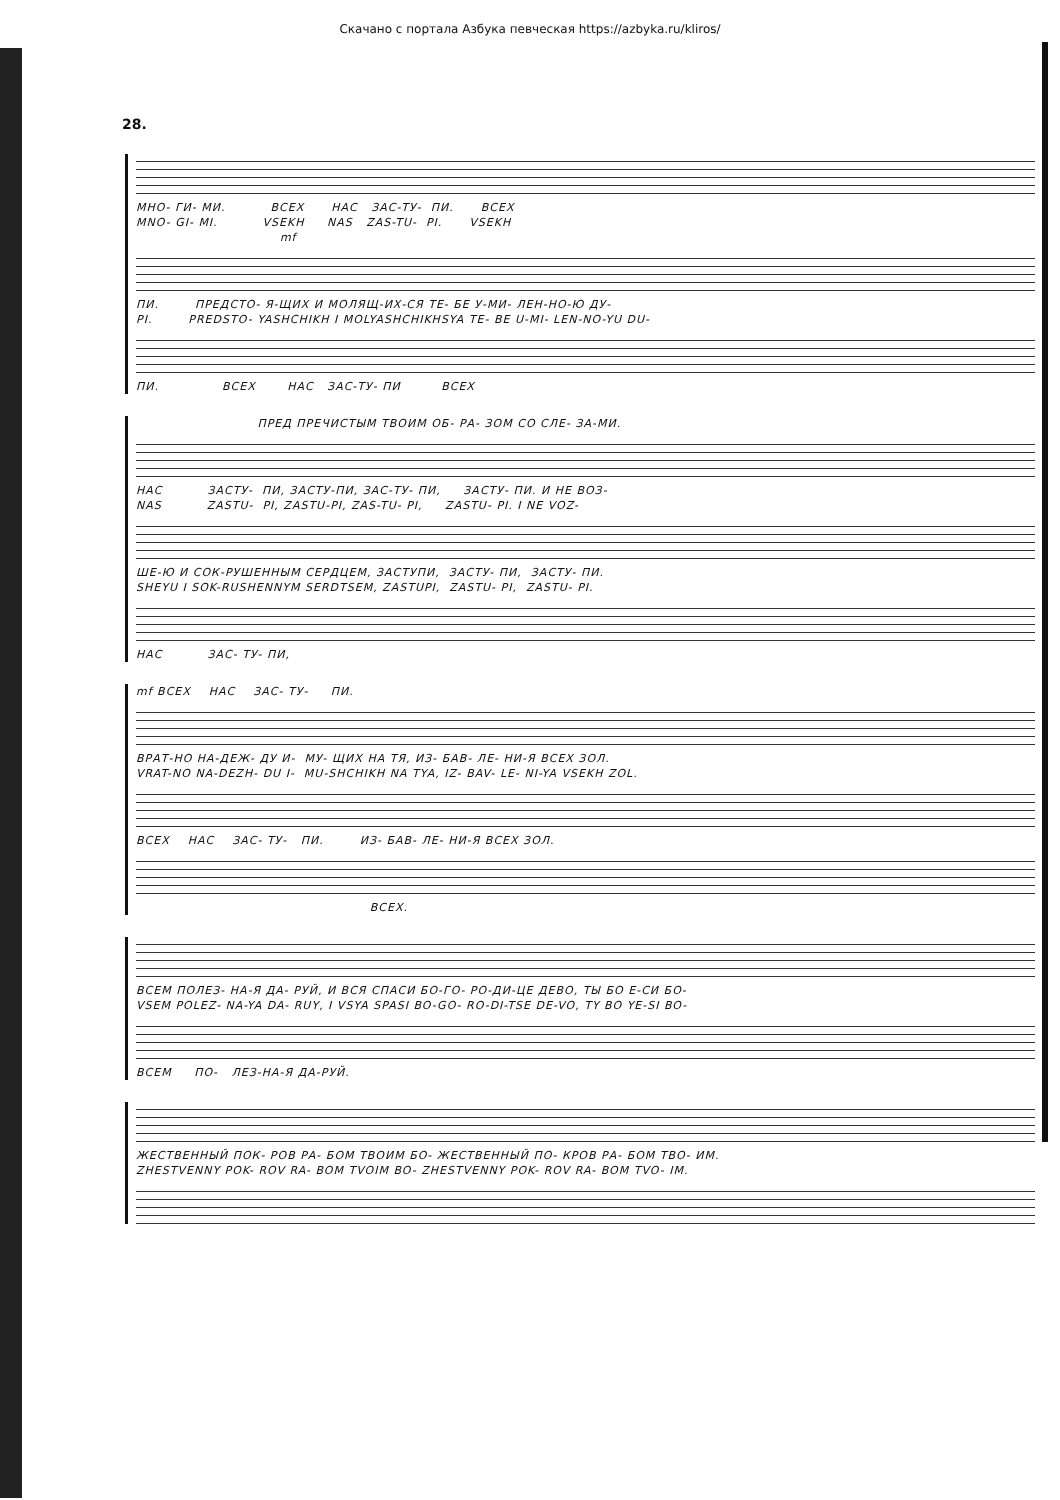Скачано с портала Азбука певческая https://azbyka.ru/kliros/
28.
МНО- ГИ- МИ. ВСЕХ НАС ЗАС-ТУ- ПИ. ВСЕХ MNO- GI- MI. VSEKH NAS ZAS-TU- PI. VSEKH
mf
ПИ. ПРЕДСТО- Я-ЩИХ И МОЛЯЩ-ИХ-СЯ ТЕ- БЕ У-МИ- ЛЕН-НО-Ю ДУ- PI. PREDSTO- YASHCHIKH I MOLYASHCHIKHSYA TE- BE U-MI- LEN-NO-YU DU-
ПИ. ВСЕХ НАС ЗАС-ТУ- ПИ ВСЕХ
ПРЕД ПРЕЧИСТЫМ ТВОИМ ОБ- РА- ЗОМ СО СЛЕ- ЗА-МИ.
НАС ЗАСТУ- ПИ, ЗАСТУ-ПИ, ЗАС-ТУ- ПИ, ЗАСТУ- ПИ. И НЕ ВОЗ- NAS ZASTU- PI, ZASTU-PI, ZAS-TU- PI, ZASTU- PI. I NE VOZ-
ШЕ-Ю И СОК-РУШЕННЫМ СЕРДЦЕМ, ЗАСТУПИ, ЗАСТУ- ПИ, ЗАСТУ- ПИ. SHEYU I SOK-RUSHENNYM SERDTSEM, ZASTUPI, ZASTU- PI, ZASTU- PI.
НАС ЗАС- ТУ- ПИ,
mf ВСЕХ НАС ЗАС- ТУ- ПИ.
ВРАТ-НО НА-ДЕЖ- ДУ И- МУ- ЩИХ НА ТЯ, ИЗ- БАВ- ЛЕ- НИ-Я ВСЕХ ЗОЛ. VRAT-NO NA-DEZH- DU I- MU-SHCHIKH NA TYA, IZ- BAV- LE- NI-YA VSEKH ZOL.
ВСЕХ НАС ЗАС- ТУ- ПИ. ИЗ- БАВ- ЛЕ- НИ-Я ВСЕХ ЗОЛ.
ВСЕХ.
ВСЕМ ПОЛЕЗ- НА-Я ДА- РУЙ, И ВСЯ СПАСИ БО-ГО- РО-ДИ-ЦЕ ДЕВО, ТЫ БО Е-СИ БО- VSEM POLEZ- NA-YA DA- RUY, I VSYA SPASI BO-GO- RO-DI-TSE DE-VO, TY BO YE-SI BO-
ВСЕМ ПО- ЛЕЗ-НА-Я ДА-РУЙ.
ЖЕСТВЕННЫЙ ПОК- РОВ РА- БОМ ТВОИМ БО- ЖЕСТВЕННЫЙ ПО- КРОВ РА- БОМ ТВО- ИМ. ZHESTVENNY POK- ROV RA- BOM TVOIM BO- ZHESTVENNY POK- ROV RA- BOM TVO- IM.